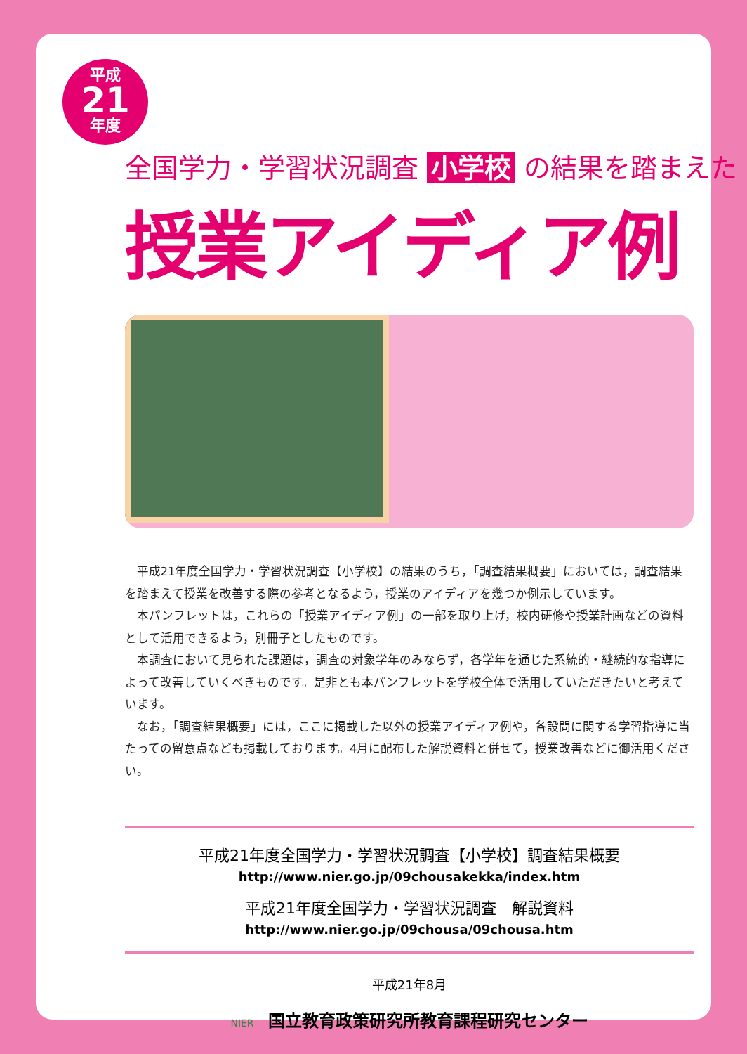平成
21
年度
全国学力・学習状況調査 小学校 の結果を踏まえた
授業アイディア例
平成21年度全国学力・学習状況調査【小学校】の結果のうち，「調査結果概要」においては，調査結果を踏まえて授業を改善する際の参考となるよう，授業のアイディアを幾つか例示しています。
本パンフレットは，これらの「授業アイディア例」の一部を取り上げ，校内研修や授業計画などの資料として活用できるよう，別冊子としたものです。
本調査において見られた課題は，調査の対象学年のみならず，各学年を通じた系統的・継続的な指導によって改善していくべきものです。是非とも本パンフレットを学校全体で活用していただきたいと考えています。
なお，「調査結果概要」には，ここに掲載した以外の授業アイディア例や，各設問に関する学習指導に当たっての留意点なども掲載しております。4月に配布した解説資料と併せて，授業改善などに御活用ください。
平成21年度全国学力・学習状況調査【小学校】調査結果概要
http://www.nier.go.jp/09chousakekka/index.htm
平成21年度全国学力・学習状況調査　解説資料
http://www.nier.go.jp/09chousa/09chousa.htm
平成21年8月
NIER 国立教育政策研究所教育課程研究センター